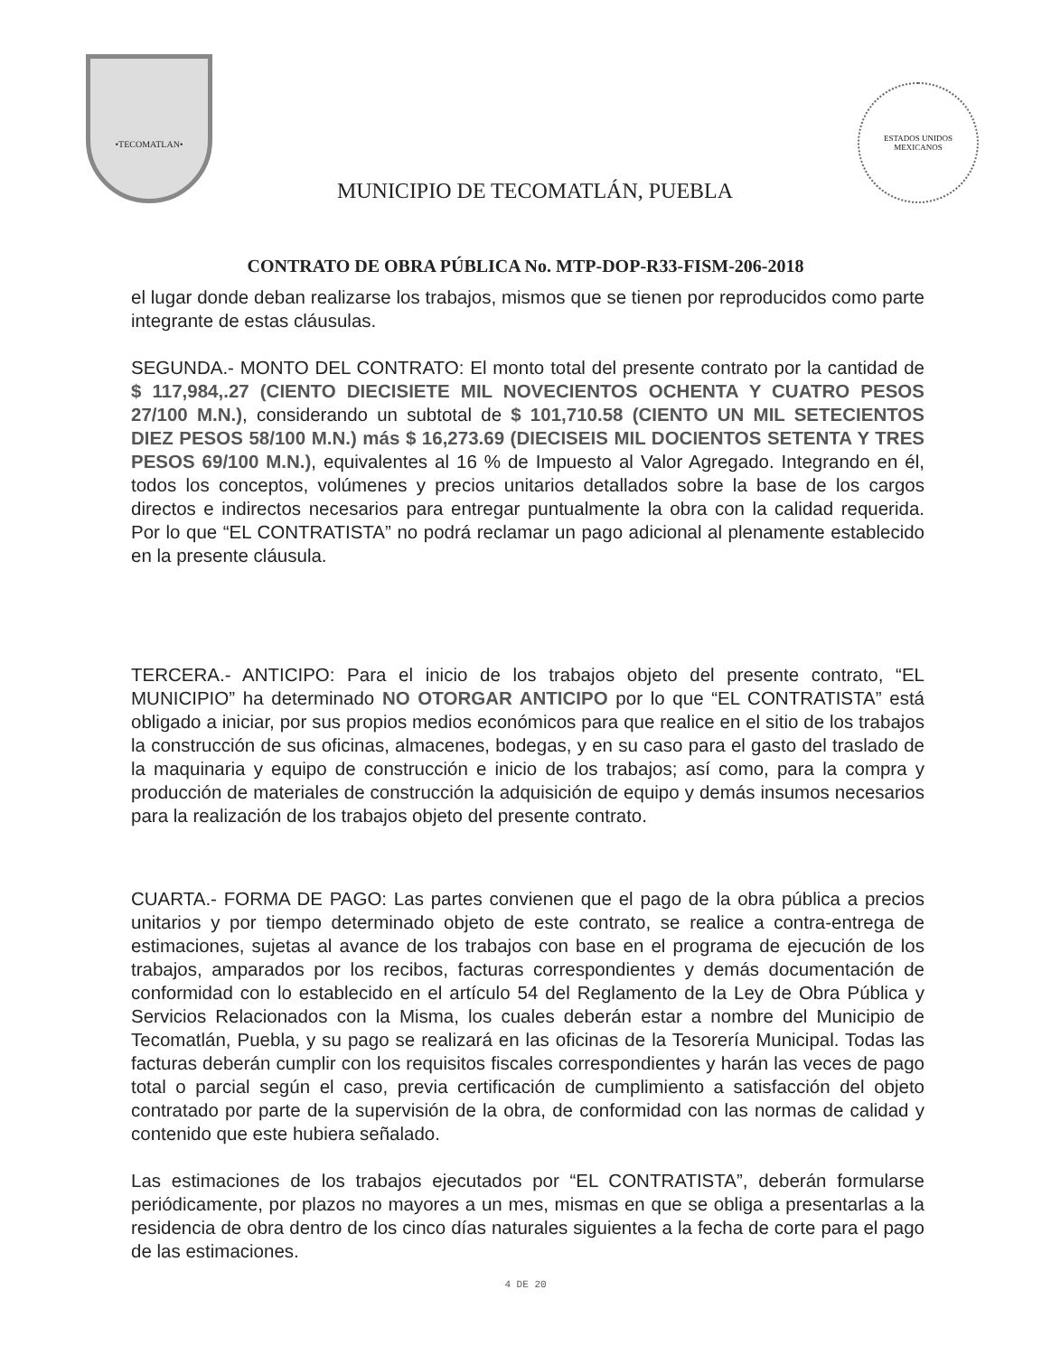•TECOMATLAN•
MUNICIPIO DE TECOMATLÁN, PUEBLA
ESTADOS UNIDOS MEXICANOS
CONTRATO DE OBRA PÚBLICA No. MTP-DOP-R33-FISM-206-2018
el lugar donde deban realizarse los trabajos, mismos que se tienen por reproducidos como parte integrante de estas cláusulas.
SEGUNDA.- MONTO DEL CONTRATO: El monto total del presente contrato por la cantidad de $ 117,984,.27 (CIENTO DIECISIETE MIL NOVECIENTOS OCHENTA Y CUATRO PESOS 27/100 M.N.), considerando un subtotal de $ 101,710.58 (CIENTO UN MIL SETECIENTOS DIEZ PESOS 58/100 M.N.) más $ 16,273.69 (DIECISEIS MIL DOCIENTOS SETENTA Y TRES PESOS 69/100 M.N.), equivalentes al 16 % de Impuesto al Valor Agregado. Integrando en él, todos los conceptos, volúmenes y precios unitarios detallados sobre la base de los cargos directos e indirectos necesarios para entregar puntualmente la obra con la calidad requerida. Por lo que “EL CONTRATISTA” no podrá reclamar un pago adicional al plenamente establecido en la presente cláusula.
TERCERA.- ANTICIPO: Para el inicio de los trabajos objeto del presente contrato, “EL MUNICIPIO” ha determinado NO OTORGAR ANTICIPO por lo que “EL CONTRATISTA” está obligado a iniciar, por sus propios medios económicos para que realice en el sitio de los trabajos la construcción de sus oficinas, almacenes, bodegas, y en su caso para el gasto del traslado de la maquinaria y equipo de construcción e inicio de los trabajos; así como, para la compra y producción de materiales de construcción la adquisición de equipo y demás insumos necesarios para la realización de los trabajos objeto del presente contrato.
CUARTA.- FORMA DE PAGO: Las partes convienen que el pago de la obra pública a precios unitarios y por tiempo determinado objeto de este contrato, se realice a contra-entrega de estimaciones, sujetas al avance de los trabajos con base en el programa de ejecución de los trabajos, amparados por los recibos, facturas correspondientes y demás documentación de conformidad con lo establecido en el artículo 54 del Reglamento de la Ley de Obra Pública y Servicios Relacionados con la Misma, los cuales deberán estar a nombre del Municipio de Tecomatlán, Puebla, y su pago se realizará en las oficinas de la Tesorería Municipal. Todas las facturas deberán cumplir con los requisitos fiscales correspondientes y harán las veces de pago total o parcial según el caso, previa certificación de cumplimiento a satisfacción del objeto contratado por parte de la supervisión de la obra, de conformidad con las normas de calidad y contenido que este hubiera señalado.
Las estimaciones de los trabajos ejecutados por “EL CONTRATISTA”, deberán formularse periódicamente, por plazos no mayores a un mes, mismas en que se obliga a presentarlas a la residencia de obra dentro de los cinco días naturales siguientes a la fecha de corte para el pago de las estimaciones.
4 DE 20